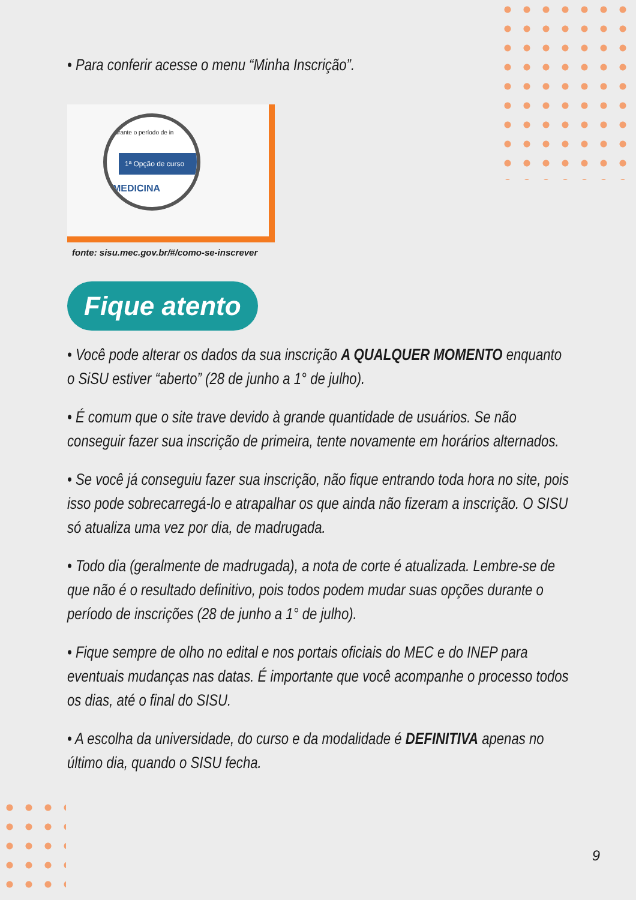• Para conferir acesse o menu “Minha Inscrição”.
durante o período de in
1ª Opção de curso
MEDICINA
fonte: sisu.mec.gov.br/#/como-se-inscrever
Fique atento
• Você pode alterar os dados da sua inscrição A QUALQUER MOMENTO enquanto o SiSU estiver “aberto” (28 de junho a 1° de julho).
• É comum que o site trave devido à grande quantidade de usuários. Se não conseguir fazer sua inscrição de primeira, tente novamente em horários alternados.
• Se você já conseguiu fazer sua inscrição, não fique entrando toda hora no site, pois isso pode sobrecarregá-lo e atrapalhar os que ainda não fizeram a inscrição. O SISU só atualiza uma vez por dia, de madrugada.
• Todo dia (geralmente de madrugada), a nota de corte é atualizada. Lembre-se de que não é o resultado definitivo, pois todos podem mudar suas opções durante o período de inscrições (28 de junho a 1° de julho).
• Fique sempre de olho no edital e nos portais oficiais do MEC e do INEP para eventuais mudanças nas datas. É importante que você acompanhe o processo todos os dias, até o final do SISU.
• A escolha da universidade, do curso e da modalidade é DEFINITIVA apenas no último dia, quando o SISU fecha.
9